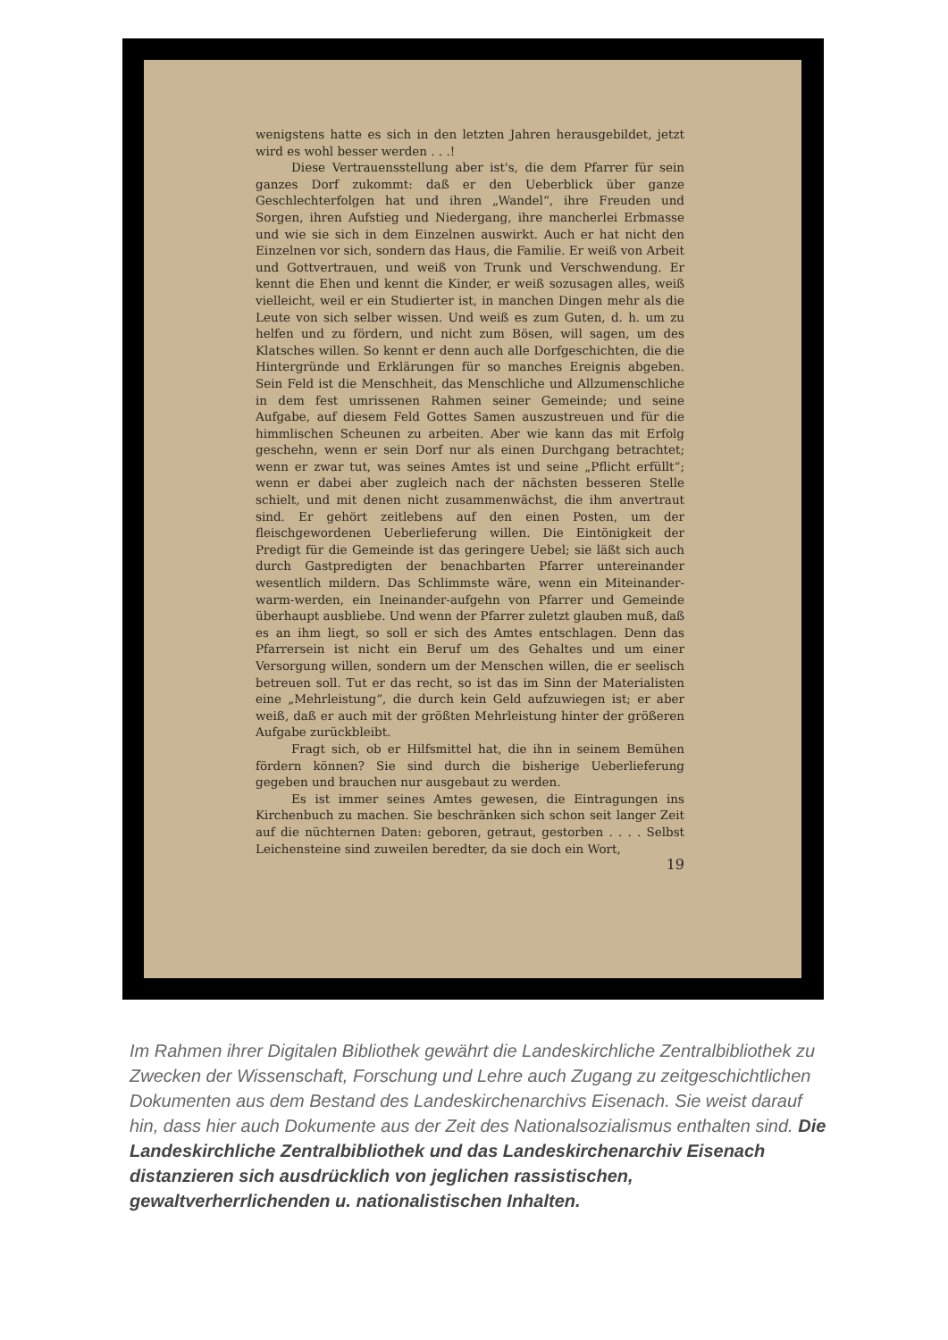wenigstens hatte es sich in den letzten Jahren herausgebildet, jetzt wird es wohl besser werden . . .!
Diese Vertrauensstellung aber ist's, die dem Pfarrer für sein ganzes Dorf zukommt: daß er den Ueberblick über ganze Geschlechterfolgen hat und ihren „Wandel“, ihre Freuden und Sorgen, ihren Aufstieg und Niedergang, ihre mancherlei Erbmasse und wie sie sich in dem Einzelnen auswirkt. Auch er hat nicht den Einzelnen vor sich, sondern das Haus, die Familie. Er weiß von Arbeit und Gottvertrauen, und weiß von Trunk und Verschwendung. Er kennt die Ehen und kennt die Kinder, er weiß sozusagen alles, weiß vielleicht, weil er ein Studierter ist, in manchen Dingen mehr als die Leute von sich selber wissen. Und weiß es zum Guten, d. h. um zu helfen und zu fördern, und nicht zum Bösen, will sagen, um des Klatsches willen. So kennt er denn auch alle Dorfgeschichten, die die Hintergründe und Erklärungen für so manches Ereignis abgeben. Sein Feld ist die Menschheit, das Menschliche und Allzumenschliche in dem fest umrissenen Rahmen seiner Gemeinde; und seine Aufgabe, auf diesem Feld Gottes Samen auszustreuen und für die himmlischen Scheunen zu arbeiten. Aber wie kann das mit Erfolg geschehn, wenn er sein Dorf nur als einen Durchgang betrachtet; wenn er zwar tut, was seines Amtes ist und seine „Pflicht erfüllt“; wenn er dabei aber zugleich nach der nächsten besseren Stelle schielt, und mit denen nicht zusammenwächst, die ihm anvertraut sind. Er gehört zeitlebens auf den einen Posten, um der fleischgewordenen Ueberlieferung willen. Die Eintönigkeit der Predigt für die Gemeinde ist das geringere Uebel; sie läßt sich auch durch Gastpredigten der benachbarten Pfarrer untereinander wesentlich mildern. Das Schlimmste wäre, wenn ein Miteinander-warm-werden, ein Ineinander-aufgehn von Pfarrer und Gemeinde überhaupt ausbliebe. Und wenn der Pfarrer zuletzt glauben muß, daß es an ihm liegt, so soll er sich des Amtes entschlagen. Denn das Pfarrersein ist nicht ein Beruf um des Gehaltes und um einer Versorgung willen, sondern um der Menschen willen, die er seelisch betreuen soll. Tut er das recht, so ist das im Sinn der Materialisten eine „Mehrleistung“, die durch kein Geld aufzuwiegen ist; er aber weiß, daß er auch mit der größten Mehrleistung hinter der größeren Aufgabe zurückbleibt.
Fragt sich, ob er Hilfsmittel hat, die ihn in seinem Bemühen fördern können? Sie sind durch die bisherige Ueberlieferung gegeben und brauchen nur ausgebaut zu werden.
Es ist immer seines Amtes gewesen, die Eintragungen ins Kirchenbuch zu machen. Sie beschränken sich schon seit langer Zeit auf die nüchternen Daten: geboren, getraut, gestorben . . . . Selbst Leichensteine sind zuweilen beredter, da sie doch ein Wort,
19
Im Rahmen ihrer Digitalen Bibliothek gewährt die Landeskirchliche Zentralbibliothek zu Zwecken der Wissenschaft, Forschung und Lehre auch Zugang zu zeitgeschichtlichen Dokumenten aus dem Bestand des Landeskirchenarchivs Eisenach. Sie weist darauf hin, dass hier auch Dokumente aus der Zeit des Nationalsozialismus enthalten sind. Die Landeskirchliche Zentralbibliothek und das Landeskirchenarchiv Eisenach distanzieren sich ausdrücklich von jeglichen rassistischen, gewaltverherrlichenden u. nationalistischen Inhalten.